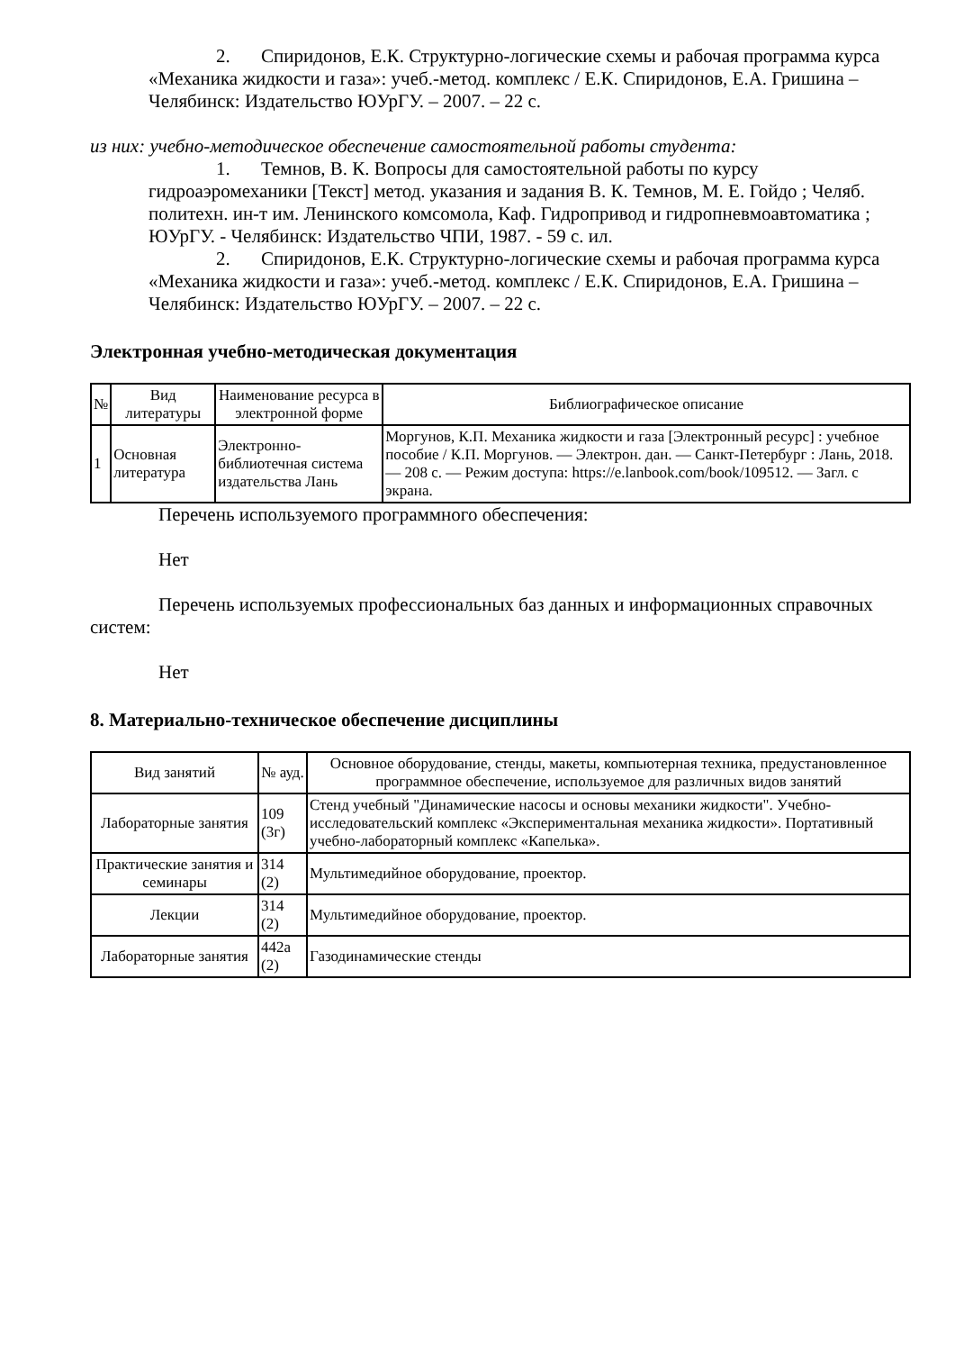2. Спиридонов, Е.К. Структурно-логические схемы и рабочая программа курса «Механика жидкости и газа»: учеб.-метод. комплекс / Е.К. Спиридонов, Е.А. Гришина – Челябинск: Издательство ЮУрГУ. – 2007. – 22 с.
из них: учебно-методическое обеспечение самостоятельной работы студента:
1. Темнов, В. К. Вопросы для самостоятельной работы по курсу гидроаэромеханики [Текст] метод. указания и задания В. К. Темнов, М. Е. Гойдо ; Челяб. политехн. ин-т им. Ленинского комсомола, Каф. Гидропривод и гидропневмоавтоматика ; ЮУрГУ. - Челябинск: Издательство ЧПИ, 1987. - 59 с. ил.
2. Спиридонов, Е.К. Структурно-логические схемы и рабочая программа курса «Механика жидкости и газа»: учеб.-метод. комплекс / Е.К. Спиридонов, Е.А. Гришина – Челябинск: Издательство ЮУрГУ. – 2007. – 22 с.
Электронная учебно-методическая документация
| № | Вид литературы | Наименование ресурса в электронной форме | Библиографическое описание |
| --- | --- | --- | --- |
| 1 | Основная литература | Электронно-библиотечная система издательства Лань | Моргунов, К.П. Механика жидкости и газа [Электронный ресурс] : учебное пособие / К.П. Моргунов. — Электрон. дан. — Санкт-Петербург : Лань, 2018. — 208 с. — Режим доступа: https://e.lanbook.com/book/109512. — Загл. с экрана. |
Перечень используемого программного обеспечения:
Нет
Перечень используемых профессиональных баз данных и информационных справочных систем:
Нет
8. Материально-техническое обеспечение дисциплины
| Вид занятий | № ауд. | Основное оборудование, стенды, макеты, компьютерная техника, предустановленное программное обеспечение, используемое для различных видов занятий |
| --- | --- | --- |
| Лабораторные занятия | 109 (3г) | Стенд учебный "Динамические насосы и основы механики жидкости". Учебно-исследовательский комплекс «Экспериментальная механика жидкости». Портативный учебно-лабораторный комплекс «Капелька». |
| Практические занятия и семинары | 314 (2) | Мультимедийное оборудование, проектор. |
| Лекции | 314 (2) | Мультимедийное оборудование, проектор. |
| Лабораторные занятия | 442а (2) | Газодинамические стенды |